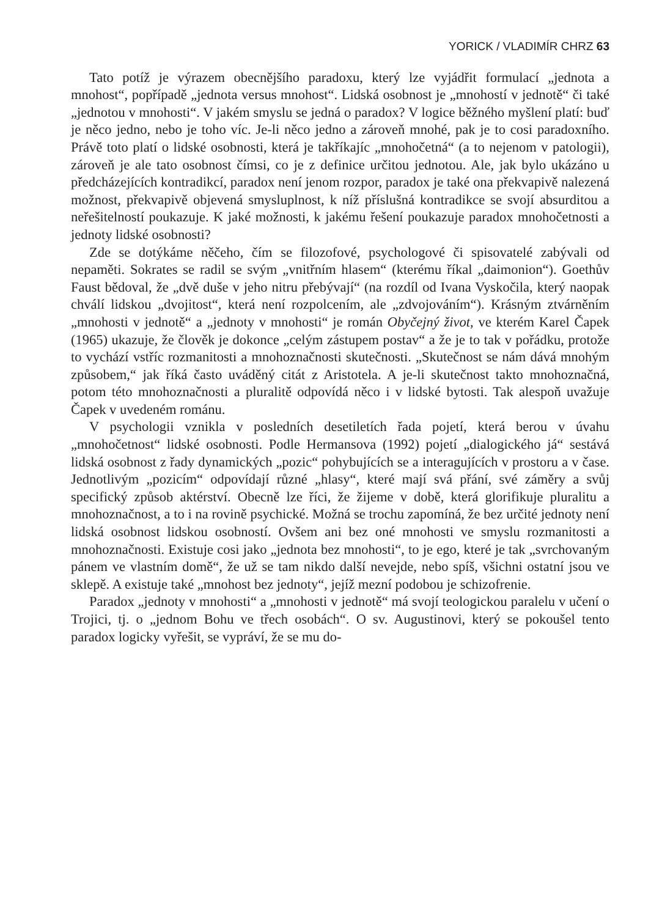YORICK / VLADIMÍR CHRZ 63
Tato potíž je výrazem obecnějšího paradoxu, který lze vyjádřit formulací „jednota a mnohost“, popřípadě „jednota versus mnohost“. Lidská osobnost je „mnohostí v jednotě“ či také „jednotou v mnohosti“. V jakém smyslu se jedná o paradox? V logice běžného myšlení platí: buď je něco jedno, nebo je toho víc. Je-li něco jedno a zároveň mnohé, pak je to cosi paradoxního. Právě toto platí o lidské osobnosti, která je takříkajíc „mnohočetná“ (a to nejenom v patologii), zároveň je ale tato osobnost čímsi, co je z definice určitou jednotou. Ale, jak bylo ukázáno u předcházejících kontradikcí, paradox není jenom rozpor, paradox je také ona překvapivě nalezená možnost, překvapivě objevená smysluplnost, k níž příslušná kontradikce se svojí absurditou a neřešitelností poukazuje. K jaké možnosti, k jakému řešení poukazuje paradox mnohočetnosti a jednoty lidské osobnosti?
Zde se dotýkáme něčeho, čím se filozofové, psychologové či spisovatelé zabývali od nepaměti. Sokrates se radil se svým „vnitřním hlasem“ (kterému říkal „daimonion“). Goethův Faust bědoval, že „dvě duše v jeho nitru přebývají“ (na rozdíl od Ivana Vyskočila, který naopak chválí lidskou „dvojitost“, která není rozpolcením, ale „zdvojováním“). Krásným ztvárněním „mnohosti v jednotě“ a „jednoty v mnohosti“ je román Obyčejný život, ve kterém Karel Čapek (1965) ukazuje, že člověk je dokonce „celým zástupem postav“ a že je to tak v pořádku, protože to vychází vstříc rozmanitosti a mnohoznačnosti skutečnosti. „Skutečnost se nám dává mnohým způsobem,“ jak říká často uváděný citát z Aristotela. A je-li skutečnost takto mnohoznačná, potom této mnohoznačnosti a pluralitě odpovídá něco i v lidské bytosti. Tak alespoň uvažuje Čapek v uvedeném románu.
V psychologii vznikla v posledních desetiletích řada pojetí, která berou v úvahu „mnohočetnost“ lidské osobnosti. Podle Hermansova (1992) pojetí „dialogického já“ sestává lidská osobnost z řady dynamických „pozic“ pohybujících se a interagujících v prostoru a v čase. Jednotlivým „pozicím“ odpovídají různé „hlasy“, které mají svá přání, své záměry a svůj specifický způsob aktérství. Obecně lze říci, že žijeme v době, která glorifikuje pluralitu a mnohoznačnost, a to i na rovině psychické. Možná se trochu zapomíná, že bez určité jednoty není lidská osobnost lidskou osobností. Ovšem ani bez oné mnohosti ve smyslu rozmanitosti a mnohoznačnosti. Existuje cosi jako „jednota bez mnohosti“, to je ego, které je tak „svrchovaným pánem ve vlastním domě“, že už se tam nikdo další nevejde, nebo spíš, všichni ostatní jsou ve sklepě. A existuje také „mnohost bez jednoty“, jejíž mezní podobou je schizofrenie.
Paradox „jednoty v mnohosti“ a „mnohosti v jednotě“ má svojí teologickou paralelu v učení o Trojici, tj. o „jednom Bohu ve třech osobách“. O sv. Augustinovi, který se pokoušel tento paradox logicky vyřešit, se vypráví, že se mu do-